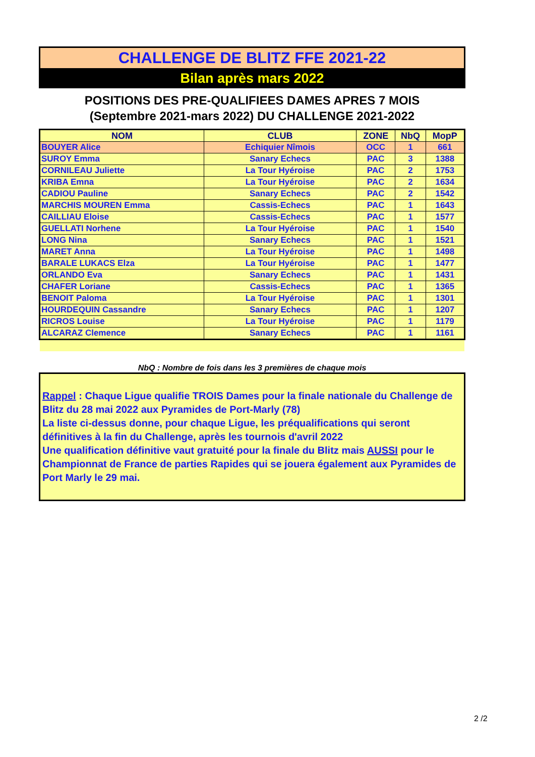CHALLENGE DE BLITZ FFE 2021-22
Bilan après mars 2022
POSITIONS DES PRE-QUALIFIEES DAMES APRES 7 MOIS
(Septembre 2021-mars 2022) DU CHALLENGE 2021-2022
| NOM | CLUB | ZONE | NbQ | MopP |
| --- | --- | --- | --- | --- |
| BOUYER Alice | Echiquier Nîmois | OCC | 1 | 661 |
| SUROY Emma | Sanary Echecs | PAC | 3 | 1388 |
| CORNILEAU Juliette | La Tour Hyéroise | PAC | 2 | 1753 |
| KRIBA Emna | La Tour Hyéroise | PAC | 2 | 1634 |
| CADIOU Pauline | Sanary Echecs | PAC | 2 | 1542 |
| MARCHIS MOUREN Emma | Cassis-Echecs | PAC | 1 | 1643 |
| CAILLIAU Eloise | Cassis-Echecs | PAC | 1 | 1577 |
| GUELLATI Norhene | La Tour Hyéroise | PAC | 1 | 1540 |
| LONG Nina | Sanary Echecs | PAC | 1 | 1521 |
| MARET Anna | La Tour Hyéroise | PAC | 1 | 1498 |
| BARALE LUKACS Elza | La Tour Hyéroise | PAC | 1 | 1477 |
| ORLANDO Eva | Sanary Echecs | PAC | 1 | 1431 |
| CHAFER Loriane | Cassis-Echecs | PAC | 1 | 1365 |
| BENOIT Paloma | La Tour Hyéroise | PAC | 1 | 1301 |
| HOURDEQUIN Cassandre | Sanary Echecs | PAC | 1 | 1207 |
| RICROS Louise | La Tour Hyéroise | PAC | 1 | 1179 |
| ALCARAZ Clemence | Sanary Echecs | PAC | 1 | 1161 |
NbQ : Nombre de fois dans les 3 premières de chaque mois
Rappel : Chaque Ligue qualifie TROIS Dames pour la finale nationale du Challenge de Blitz du 28 mai 2022 aux Pyramides de Port-Marly (78)
La liste ci-dessus donne, pour chaque Ligue, les préqualifications qui seront définitives à la fin du Challenge, après les tournois d'avril 2022
Une qualification définitive vaut gratuité pour la finale du Blitz mais AUSSI pour le Championnat de France de parties Rapides qui se jouera également aux Pyramides de Port Marly le 29 mai.
2 /2